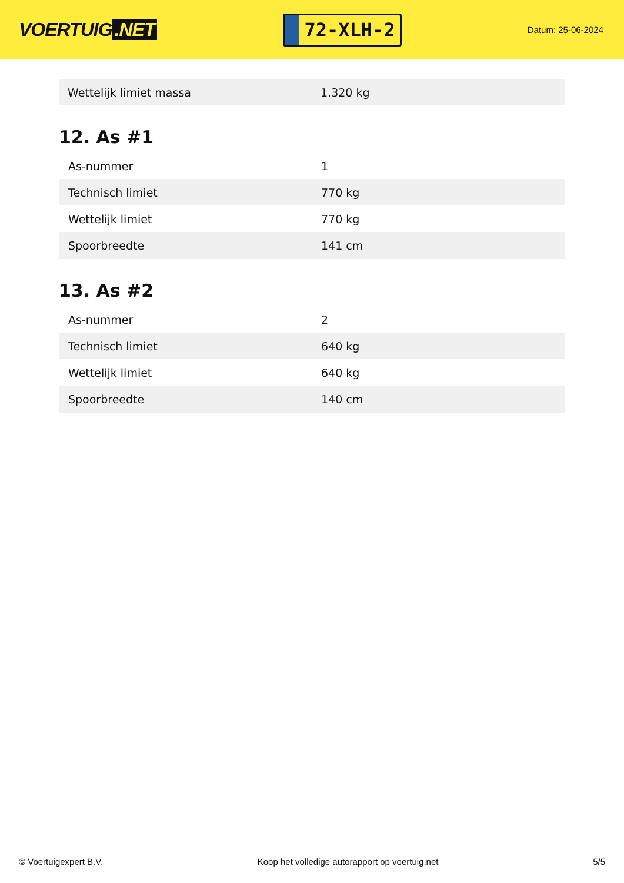VOERTUIG.NET
72-XLH-2
Datum: 25-06-2024
| Wettelijk limiet massa | 1.320 kg |
12. As #1
| As-nummer | 1 |
| Technisch limiet | 770 kg |
| Wettelijk limiet | 770 kg |
| Spoorbreedte | 141 cm |
13. As #2
| As-nummer | 2 |
| Technisch limiet | 640 kg |
| Wettelijk limiet | 640 kg |
| Spoorbreedte | 140 cm |
© Voertuigexpert B.V. Koop het volledige autorapport op voertuig.net 5/5